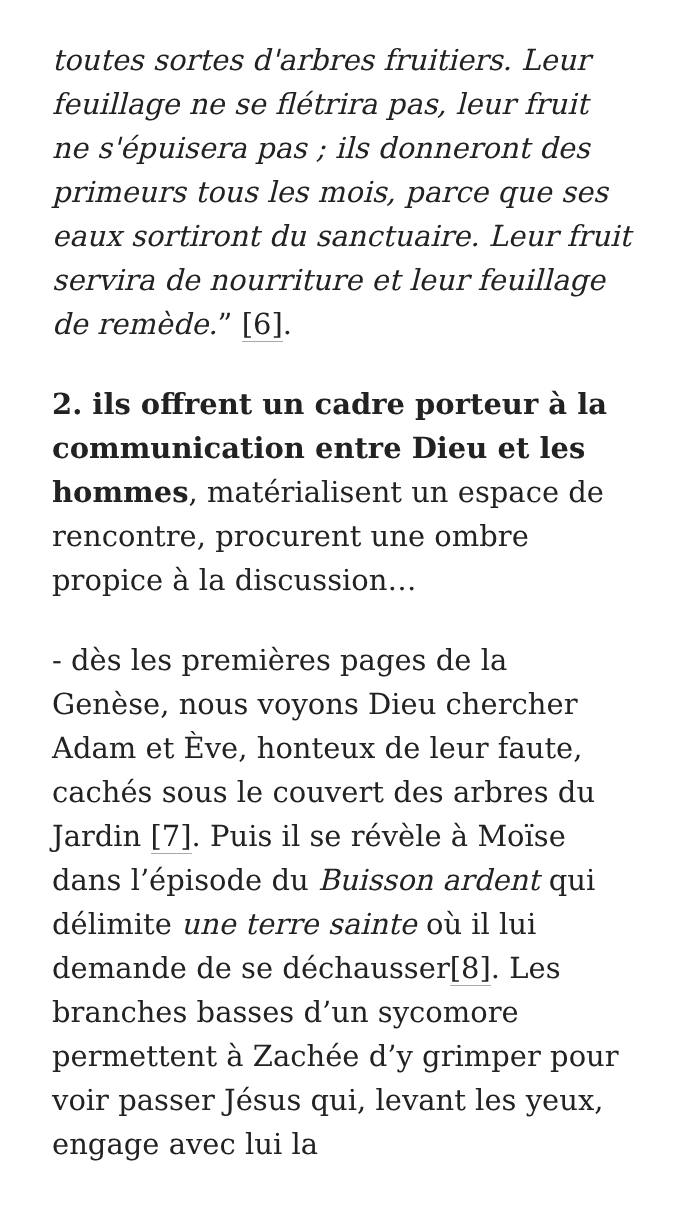toutes sortes d'arbres fruitiers. Leur feuillage ne se flétrira pas, leur fruit ne s'épuisera pas ; ils donneront des primeurs tous les mois, parce que ses eaux sortiront du sanctuaire. Leur fruit servira de nourriture et leur feuillage de remède.” [6].
2. ils offrent un cadre porteur à la communication entre Dieu et les hommes, matérialisent un espace de rencontre, procurent une ombre propice à la discussion…
- dès les premières pages de la Genèse, nous voyons Dieu chercher Adam et Ève, honteux de leur faute, cachés sous le couvert des arbres du Jardin [7]. Puis il se révèle à Moïse dans l’épisode du Buisson ardent qui délimite une terre sainte où il lui demande de se déchausser[8]. Les branches basses d’un sycomore permettent à Zachée d’y grimper pour voir passer Jésus qui, levant les yeux, engage avec lui la